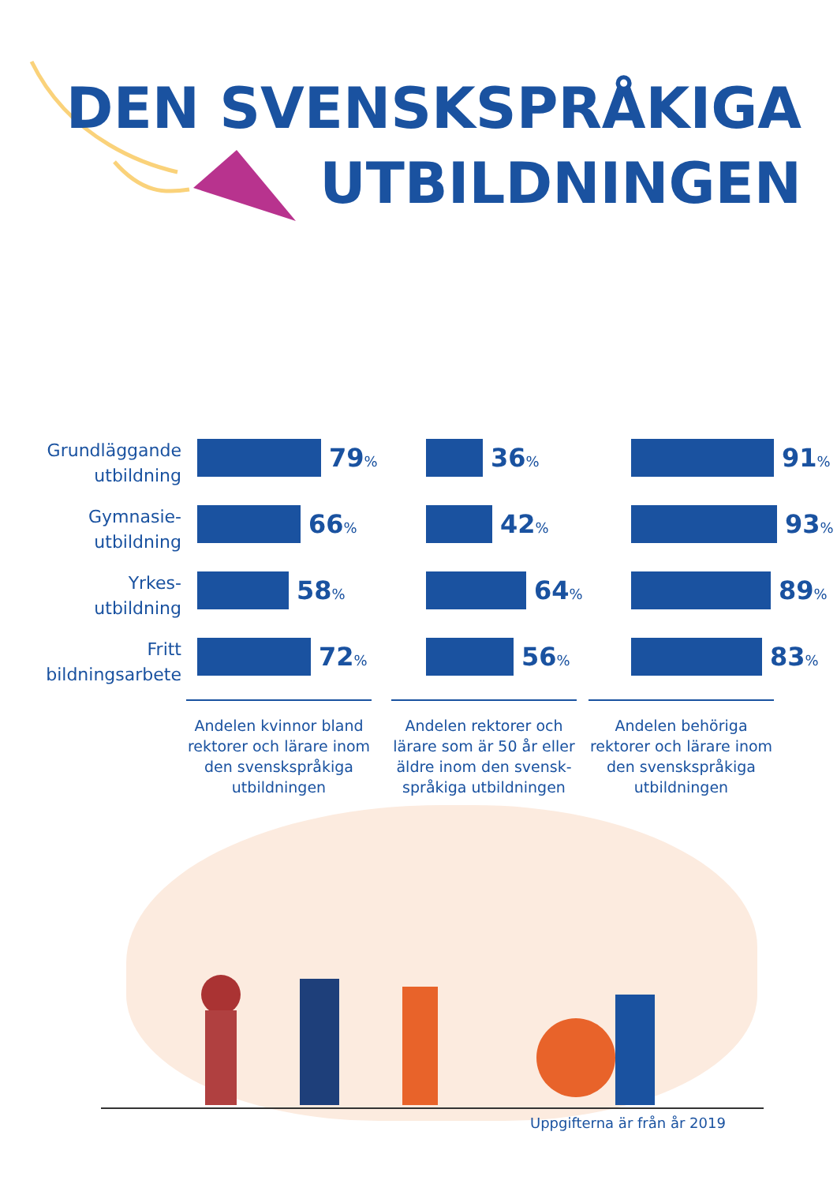DEN SVENSKSPRÅKIGA
UTBILDNINGEN
Grundläggande utbildning
79%
36%
91%
Gymnasie-
utbildning
66%
42%
93%
Yrkes-
utbildning
58%
64%
89%
Fritt
bildningsarbete
72%
56%
83%
Andelen kvinnor bland rektorer och lärare inom den svenskspråkiga utbildningen
Andelen rektorer och lärare som är 50 år eller äldre inom den svensk-språkiga utbildningen
Andelen behöriga rektorer och lärare inom den svenskspråkiga utbildningen
Uppgifterna är från år 2019